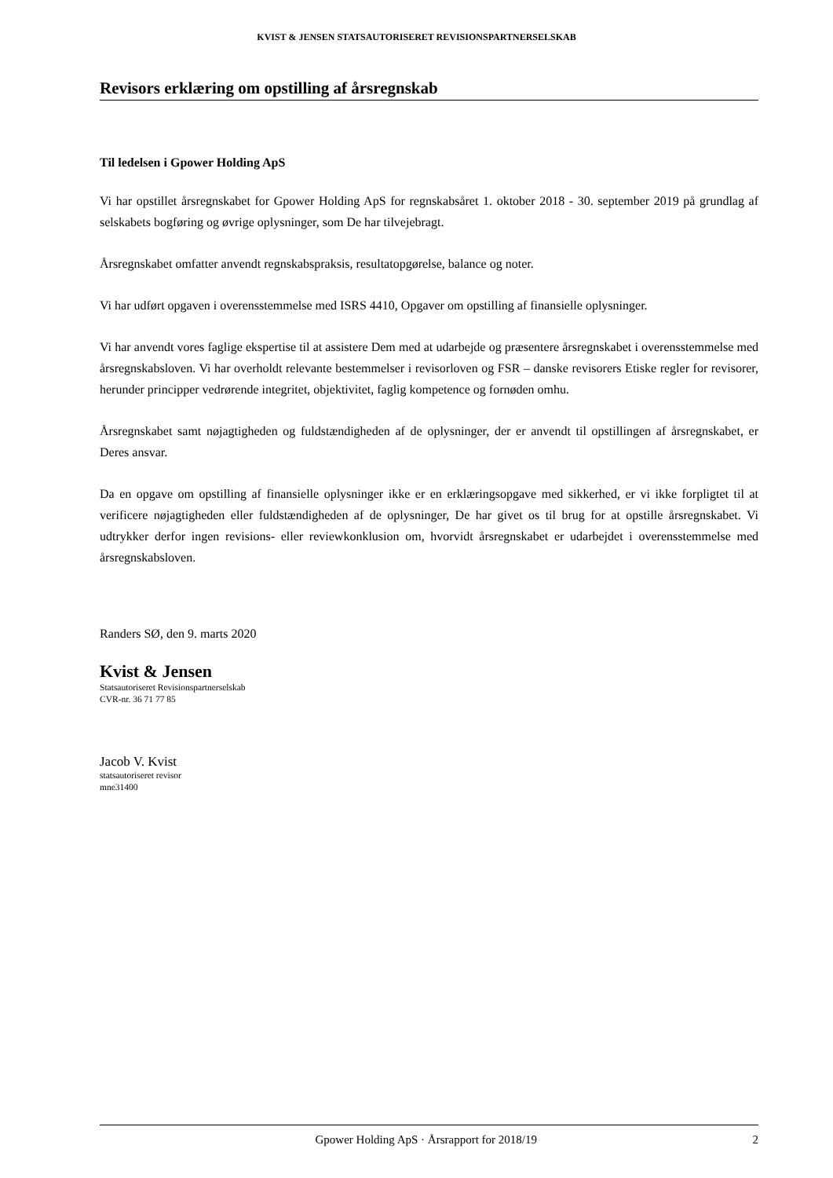KVIST & JENSEN STATSAUTORISERET REVISIONSPARTNERSELSKAB
Revisors erklæring om opstilling af årsregnskab
Til ledelsen i Gpower Holding ApS
Vi har opstillet årsregnskabet for Gpower Holding ApS for regnskabsåret 1. oktober 2018 - 30. september 2019 på grundlag af selskabets bogføring og øvrige oplysninger, som De har tilvejebragt.
Årsregnskabet omfatter anvendt regnskabspraksis, resultatopgørelse, balance og noter.
Vi har udført opgaven i overensstemmelse med ISRS 4410, Opgaver om opstilling af finansielle oplys­ninger.
Vi har anvendt vores faglige ekspertise til at assistere Dem med at udarbejde og præsentere årsregnskabet i overensstemmelse med årsregnskabsloven. Vi har overholdt relevante bestemmelser i revisorloven og FSR – danske revisorers Etiske regler for revisorer, herunder principper vedrørende integritet, objektivi­tet, faglig kompetence og fornøden omhu.
Årsregnskabet samt nøjagtigheden og fuldstændigheden af de oplysninger, der er anvendt til opstillingen af årsregnskabet, er Deres ansvar.
Da en opgave om opstilling af finansielle oplysninger ikke er en erklæringsopgave med sikkerhed, er vi ikke forpligtet til at verificere nøjagtigheden eller fuldstændigheden af de oplysninger, De har givet os til brug for at opstille årsregnskabet. Vi udtrykker derfor ingen revisions- eller reviewkonklusion om, hvor­vidt årsregnskabet er udarbejdet i overensstemmelse med årsregnskabsloven.
Randers SØ, den 9. marts 2020
Kvist & Jensen
Statsautoriseret Revisionspartnerselskab
CVR-nr. 36 71 77 85
Jacob V. Kvist
statsautoriseret revisor
mne31400
Gpower Holding ApS · Årsrapport for 2018/19 2